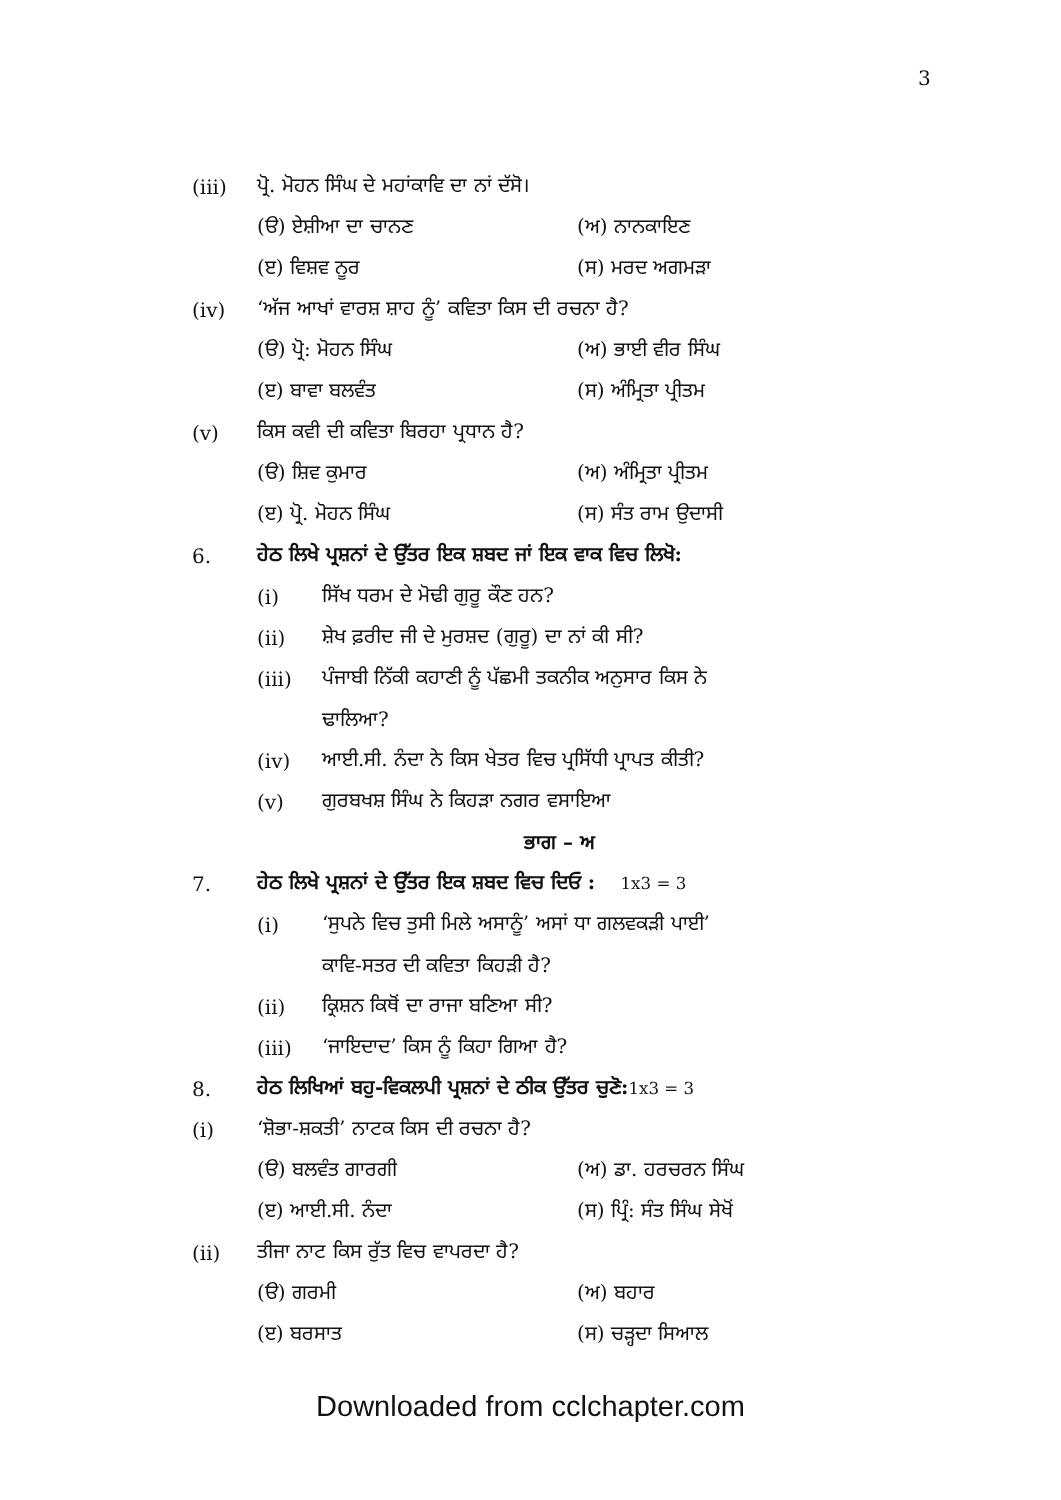3
(iii) ਪ੍ਰੋ. ਮੋਹਨ ਸਿੰਘ ਦੇ ਮਹਾਂਕਾਵਿ ਦਾ ਨਾਂ ਦੱਸੋ।
(ੳ) ਏਸ਼ੀਆ ਦਾ ਚਾਨਣ (ਅ) ਨਾਨਕਾਇਣ
(ੲ) ਵਿਸ਼ਵ ਨੂਰ (ਸ) ਮਰਦ ਅਗਮੜਾ
(iv) ‘ਅੱਜ ਆਖਾਂ ਵਾਰਸ਼ ਸ਼ਾਹ ਨੂੰ’ ਕਵਿਤਾ ਕਿਸ ਦੀ ਰਚਨਾ ਹੈ?
(ੳ) ਪ੍ਰੋ: ਮੋਹਨ ਸਿੰਘ (ਅ) ਭਾਈ ਵੀਰ ਸਿੰਘ
(ੲ) ਬਾਵਾ ਬਲਵੰਤ (ਸ) ਅੰਮ੍ਰਿਤਾ ਪ੍ਰੀਤਮ
(v) ਕਿਸ ਕਵੀ ਦੀ ਕਵਿਤਾ ਬਿਰਹਾ ਪ੍ਰਧਾਨ ਹੈ?
(ੳ) ਸ਼ਿਵ ਕੁਮਾਰ (ਅ) ਅੰਮ੍ਰਿਤਾ ਪ੍ਰੀਤਮ
(ੲ) ਪ੍ਰੋ. ਮੋਹਨ ਸਿੰਘ (ਸ) ਸੰਤ ਰਾਮ ਉਦਾਸੀ
6. ਹੇਠ ਲਿਖੇ ਪ੍ਰਸ਼ਨਾਂ ਦੇ ਉੱਤਰ ਇਕ ਸ਼ਬਦ ਜਾਂ ਇਕ ਵਾਕ ਵਿਚ ਲਿਖੋ:
(i) ਸਿੱਖ ਧਰਮ ਦੇ ਮੋਢੀ ਗੁਰੂ ਕੌਣ ਹਨ?
(ii) ਸ਼ੇਖ ਫ਼ਰੀਦ ਜੀ ਦੇ ਮੁਰਸ਼ਦ (ਗੁਰੂ) ਦਾ ਨਾਂ ਕੀ ਸੀ?
(iii) ਪੰਜਾਬੀ ਨਿੱਕੀ ਕਹਾਣੀ ਨੂੰ ਪੱਛਮੀ ਤਕਨੀਕ ਅਨੁਸਾਰ ਕਿਸ ਨੇ
ਢਾਲਿਆ?
(iv) ਆਈ.ਸੀ. ਨੰਦਾ ਨੇ ਕਿਸ ਖੇਤਰ ਵਿਚ ਪ੍ਰਸਿੱਧੀ ਪ੍ਰਾਪਤ ਕੀਤੀ?
(v) ਗੁਰਬਖਸ਼ ਸਿੰਘ ਨੇ ਕਿਹੜਾ ਨਗਰ ਵਸਾਇਆ
ਭਾਗ – ਅ
7. ਹੇਠ ਲਿਖੇ ਪ੍ਰਸ਼ਨਾਂ ਦੇ ਉੱਤਰ ਇਕ ਸ਼ਬਦ ਵਿਚ ਦਿਓ : 1x3 = 3
(i) ‘ਸੁਪਨੇ ਵਿਚ ਤੁਸੀ ਮਿਲੇ ਅਸਾਨੂੰ’ ਅਸਾਂ ਧਾ ਗਲਵਕੜੀ ਪਾਈ’
ਕਾਵਿ-ਸਤਰ ਦੀ ਕਵਿਤਾ ਕਿਹੜੀ ਹੈ?
(ii) ਕ੍ਰਿਸ਼ਨ ਕਿਥੋਂ ਦਾ ਰਾਜਾ ਬਣਿਆ ਸੀ?
(iii) ‘ਜਾਇਦਾਦ’ ਕਿਸ ਨੂੰ ਕਿਹਾ ਗਿਆ ਹੈ?
8. ਹੇਠ ਲਿਖਿਆਂ ਬਹੁ-ਵਿਕਲਪੀ ਪ੍ਰਸ਼ਨਾਂ ਦੇ ਠੀਕ ਉੱਤਰ ਚੁਣੋ: 1x3 = 3
(i) ‘ਸ਼ੋਭਾ-ਸ਼ਕਤੀ’ ਨਾਟਕ ਕਿਸ ਦੀ ਰਚਨਾ ਹੈ?
(ੳ) ਬਲਵੰਤ ਗਾਰਗੀ (ਅ) ਡਾ. ਹਰਚਰਨ ਸਿੰਘ
(ੲ) ਆਈ.ਸੀ. ਨੰਦਾ (ਸ) ਪ੍ਰਿੰ: ਸੰਤ ਸਿੰਘ ਸੇਖੋਂ
(ii) ਤੀਜਾ ਨਾਟ ਕਿਸ ਰੁੱਤ ਵਿਚ ਵਾਪਰਦਾ ਹੈ?
(ੳ) ਗਰਮੀ (ਅ) ਬਹਾਰ
(ੲ) ਬਰਸਾਤ (ਸ) ਚੜ੍ਹਦਾ ਸਿਆਲ
Downloaded from cclchapter.com